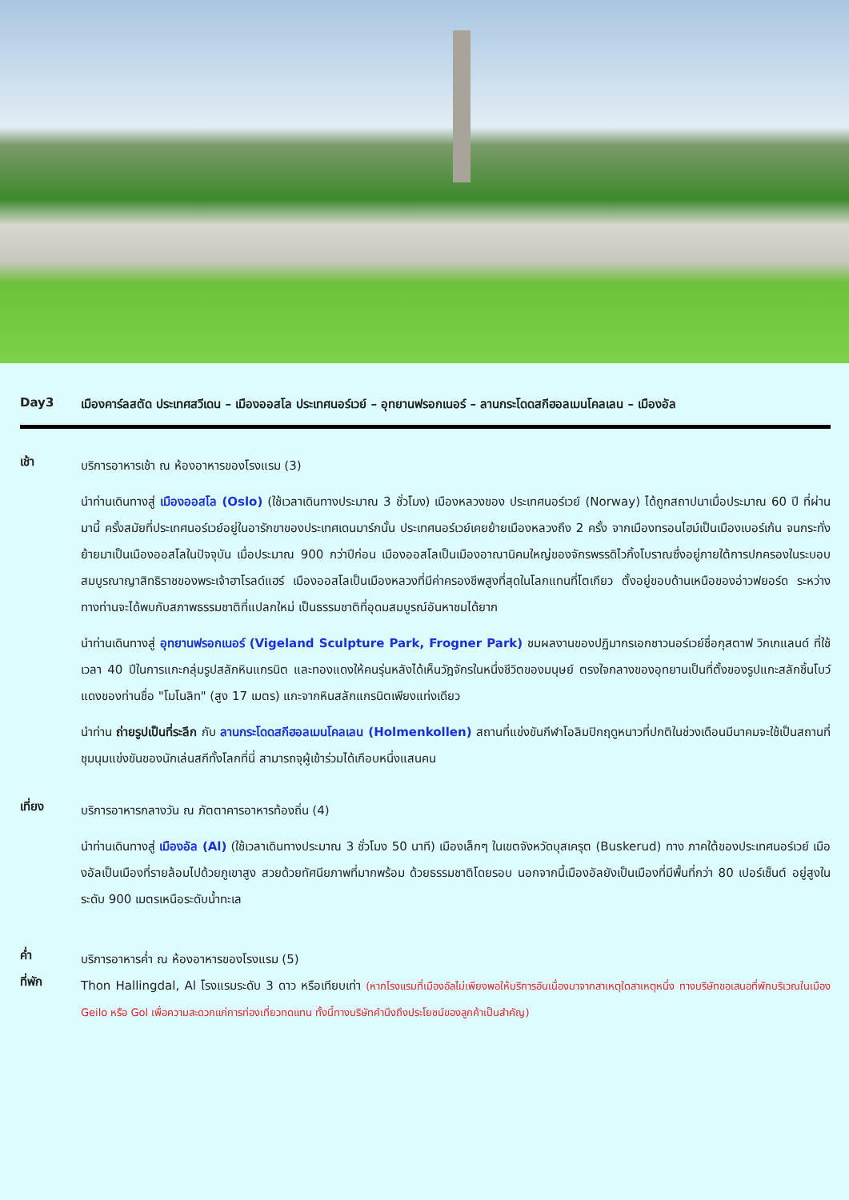Day3 เมืองคาร์ลสตัด ประเทศสวีเดน – เมืองออสโล ประเทศนอร์เวย์ – อุทยานฟรอกเนอร์ – ลานกระโดดสกีฮอลเมนโคลเลน – เมืองอัล
เช้า
บริการอาหารเช้า ณ ห้องอาหารของโรงแรม (3)
นำท่านเดินทางสู่ เมืองออสโล (Oslo) (ใช้เวลาเดินทางประมาณ 3 ชั่วโมง) เมืองหลวงของ ประเทศนอร์เวย์ (Norway) ได้ถูกสถาปนาเมื่อประมาณ 60 ปี ที่ผ่านมานี้ ครั้งสมัยที่ประเทศนอร์เวย์อยู่ในอารักขาของประเทศเดนมาร์กนั้น ประเทศนอร์เวย์เคยย้ายเมืองหลวงถึง 2 ครั้ง จากเมืองทรอนไฮม์เป็นเมืองเบอร์เก้น จนกระทั่งย้ายมาเป็นเมืองออสโลในปัจจุบัน เมื่อประมาณ 900 กว่าปีก่อน เมืองออสโลเป็นเมืองอาณานิคมใหญ่ของจักรพรรดิไวกิ้งโบราณซึ่งอยู่ภายใต้การปกครองในระบอบสมบูรณาญาสิทธิราชของพระเจ้าฮาโรลด์แฮร์ เมืองออสโลเป็นเมืองหลวงที่มีค่าครองชีพสูงที่สุดในโลกแทนที่โตเกียว ตั้งอยู่ขอบด้านเหนือของอ่าวฟยอร์ด ระหว่างทางท่านจะได้พบกับสภาพธรรมชาติที่แปลกใหม่ เป็นธรรมชาติที่อุดมสมบูรณ์อันหาชมได้ยาก
นำท่านเดินทางสู่ อุทยานฟรอกเนอร์ (Vigeland Sculpture Park, Frogner Park) ชมผลงานของปฏิมากรเอกชาวนอร์เวย์ชื่อกุสตาฟ วิกเกแลนด์ ที่ใช้เวลา 40 ปีในการแกะกลุ่มรูปสลักหินแกรนิต และทองแดงให้คนรุ่นหลังได้เห็นวัฎจักรในหนึ่งชีวิตของมนุษย์ ตรงใจกลางของอุทยานเป็นที่ตั้งของรูปแกะสลักชิ้นโบว์แดงของท่านชื่อ "โมโนลิท" (สูง 17 เมตร) แกะจากหินสลักแกรนิตเพียงแท่งเดียว
นำท่าน ถ่ายรูปเป็นที่ระลึก กับ ลานกระโดดสกีฮอลเมนโคลเลน (Holmenkollen) สถานที่แข่งขันกีฬาโอลิมปิกฤดูหนาวที่ปกติในช่วงเดือนมีนาคมจะใช้เป็นสถานที่ชุมนุมแข่งขันของนักเล่นสกีทั้งโลกที่นี่ สามารถจุผู้เข้าร่วมได้เกือบหนึ่งแสนคน
เที่ยง
บริการอาหารกลางวัน ณ ภัตตาคารอาหารท้องถิ่น (4)
นำท่านเดินทางสู่ เมืองอัล (Al) (ใช้เวลาเดินทางประมาณ 3 ชั่วโมง 50 นาที) เมืองเล็กๆ ในเขตจังหวัดบุสเครุต (Buskerud) ทาง ภาคใต้ของประเทศนอร์เวย์ เมืองอัลเป็นเมืองที่รายล้อมไปด้วยภูเขาสูง สวยด้วยทัศนียภาพที่มากพร้อม ด้วยธรรมชาติโดยรอบ นอกจากนี้เมืองอัลยังเป็นเมืองที่มีพื้นที่กว่า 80 เปอร์เซ็นต์ อยู่สูงในระดับ 900 เมตรเหนือระดับน้ำทะเล
ค่ำ
บริการอาหารค่ำ ณ ห้องอาหารของโรงแรม (5)
ที่พัก
Thon Hallingdal, Al โรงแรมระดับ 3 ดาว หรือเทียบเท่า (หากโรงแรมที่เมืองอัลไม่เพียงพอให้บริการอันเนื่องมาจากสาเหตุใดสาเหตุหนึ่ง ทางบริษัทขอเสนอที่พักบริเวณในเมือง Geilo หรือ Gol เพื่อความสะดวกแก่การท่องเที่ยวทดแทน ทั้งนี้ทางบริษัทคำนึงถึงประโยชน์ของลูกค้าเป็นสำคัญ)